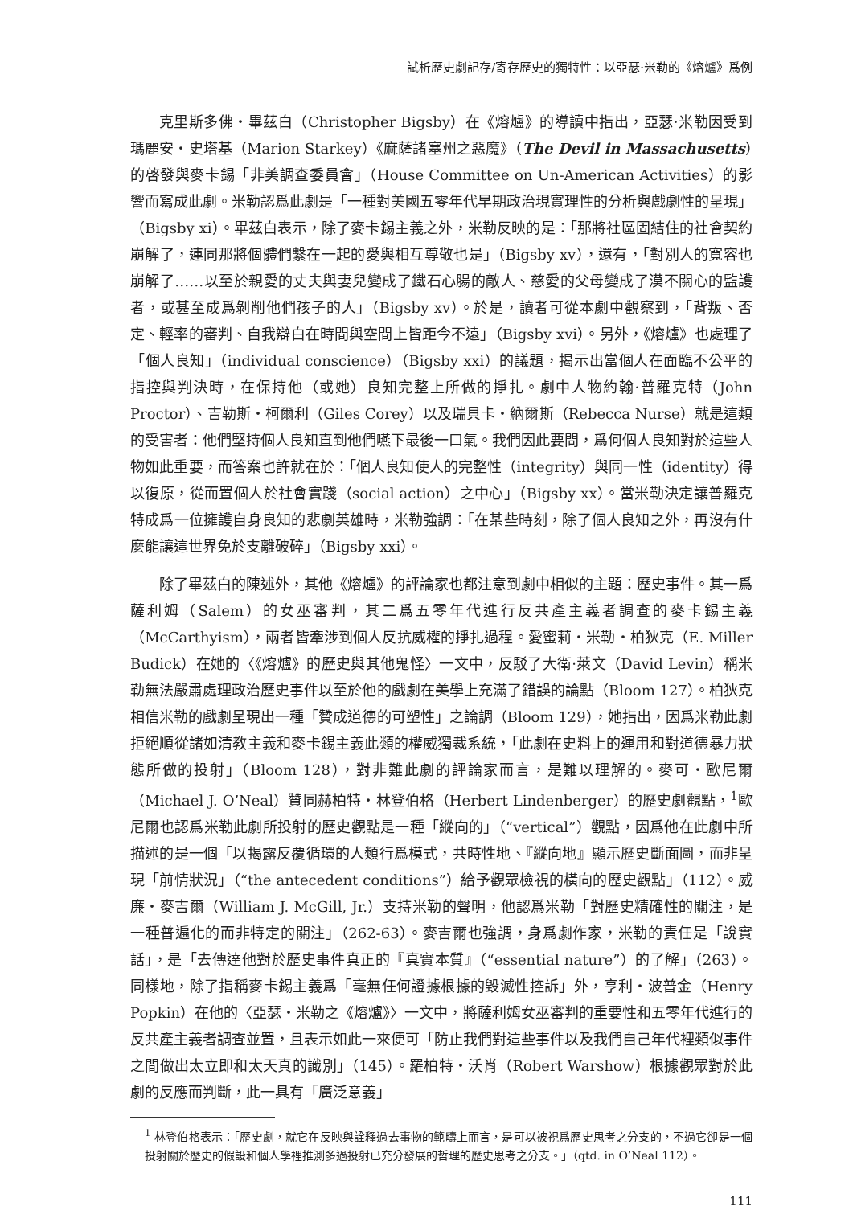試析歷史劇記存/寄存歷史的獨特性：以亞瑟·米勒的《熔爐》爲例
克里斯多佛・畢茲白（Christopher Bigsby）在《熔爐》的導讀中指出，亞瑟·米勒因受到瑪麗安・史塔基（Marion Starkey）《麻薩諸塞州之惡魔》（The Devil in Massachusetts）的啓發與麥卡錫「非美調查委員會」（House Committee on Un-American Activities）的影響而寫成此劇。米勒認爲此劇是「一種對美國五零年代早期政治現實理性的分析與戲劇性的呈現」（Bigsby xi）。畢茲白表示，除了麥卡錫主義之外，米勒反映的是：「那將社區固結住的社會契約崩解了，連同那將個體們繫在一起的愛與相互尊敬也是」（Bigsby xv），還有，「對別人的寬容也崩解了……以至於親愛的丈夫與妻兒變成了鐵石心腸的敵人、慈愛的父母變成了漠不關心的監護者，或甚至成爲剝削他們孩子的人」（Bigsby xv）。於是，讀者可從本劇中觀察到，「背叛、否定、輕率的審判、自我辯白在時間與空間上皆距今不遠」（Bigsby xvi）。另外，《熔爐》也處理了「個人良知」（individual conscience）（Bigsby xxi）的議題，揭示出當個人在面臨不公平的指控與判決時，在保持他（或她）良知完整上所做的掙扎。劇中人物約翰·普羅克特（John Proctor）、吉勒斯・柯爾利（Giles Corey）以及瑞貝卡・納爾斯（Rebecca Nurse）就是這類的受害者：他們堅持個人良知直到他們嚥下最後一口氣。我們因此要問，爲何個人良知對於這些人物如此重要，而答案也許就在於：「個人良知使人的完整性（integrity）與同一性（identity）得以復原，從而置個人於社會實踐（social action）之中心」（Bigsby xx）。當米勒決定讓普羅克特成爲一位擁護自身良知的悲劇英雄時，米勒強調：「在某些時刻，除了個人良知之外，再沒有什麼能讓這世界免於支離破碎」（Bigsby xxi）。
除了畢茲白的陳述外，其他《熔爐》的評論家也都注意到劇中相似的主題：歷史事件。其一爲薩利姆（Salem）的女巫審判，其二爲五零年代進行反共產主義者調查的麥卡錫主義（McCarthyism），兩者皆牽涉到個人反抗威權的掙扎過程。愛蜜莉・米勒・柏狄克（E. Miller Budick）在她的〈《熔爐》的歷史與其他鬼怪〉一文中，反駁了大衛·萊文（David Levin）稱米勒無法嚴肅處理政治歷史事件以至於他的戲劇在美學上充滿了錯誤的論點（Bloom 127）。柏狄克相信米勒的戲劇呈現出一種「贊成道德的可塑性」之論調（Bloom 129），她指出，因爲米勒此劇拒絕順從諸如清教主義和麥卡錫主義此類的權威獨裁系統，「此劇在史料上的運用和對道德暴力狀態所做的投射」（Bloom 128），對非難此劇的評論家而言，是難以理解的。麥可・歐尼爾（Michael J. O’Neal）贊同赫柏特・林登伯格（Herbert Lindenberger）的歷史劇觀點，<sup>1</sup>歐尼爾也認爲米勒此劇所投射的歷史觀點是一種「縱向的」（“vertical”）觀點，因爲他在此劇中所描述的是一個「以揭露反覆循環的人類行爲模式，共時性地、『縱向地』顯示歷史斷面圖，而非呈現「前情狀況」（“the antecedent conditions”）給予觀眾檢視的橫向的歷史觀點」（112）。威廉・麥吉爾（William J. McGill, Jr.）支持米勒的聲明，他認爲米勒「對歷史精確性的關注，是一種普遍化的而非特定的關注」（262-63）。麥吉爾也強調，身爲劇作家，米勒的責任是「說實話」，是「去傳達他對於歷史事件真正的『真實本質』（“essential nature”）的了解」（263）。同樣地，除了指稱麥卡錫主義爲「毫無任何證據根據的毀滅性控訴」外，亨利・波普金（Henry Popkin）在他的〈亞瑟・米勒之《熔爐》〉一文中，將薩利姆女巫審判的重要性和五零年代進行的反共產主義者調查並置，且表示如此一來便可「防止我們對這些事件以及我們自己年代裡類似事件之間做出太立即和太天真的識別」（145）。羅柏特・沃肖（Robert Warshow）根據觀眾對於此劇的反應而判斷，此一具有「廣泛意義」
<sup>1</sup> 林登伯格表示：「歷史劇，就它在反映與詮釋過去事物的範疇上而言，是可以被視爲歷史思考之分支的，不過它卻是一個投射關於歷史的假設和個人學裡推測多過投射已充分發展的哲理的歷史思考之分支。」（qtd. in O’Neal 112）。
111